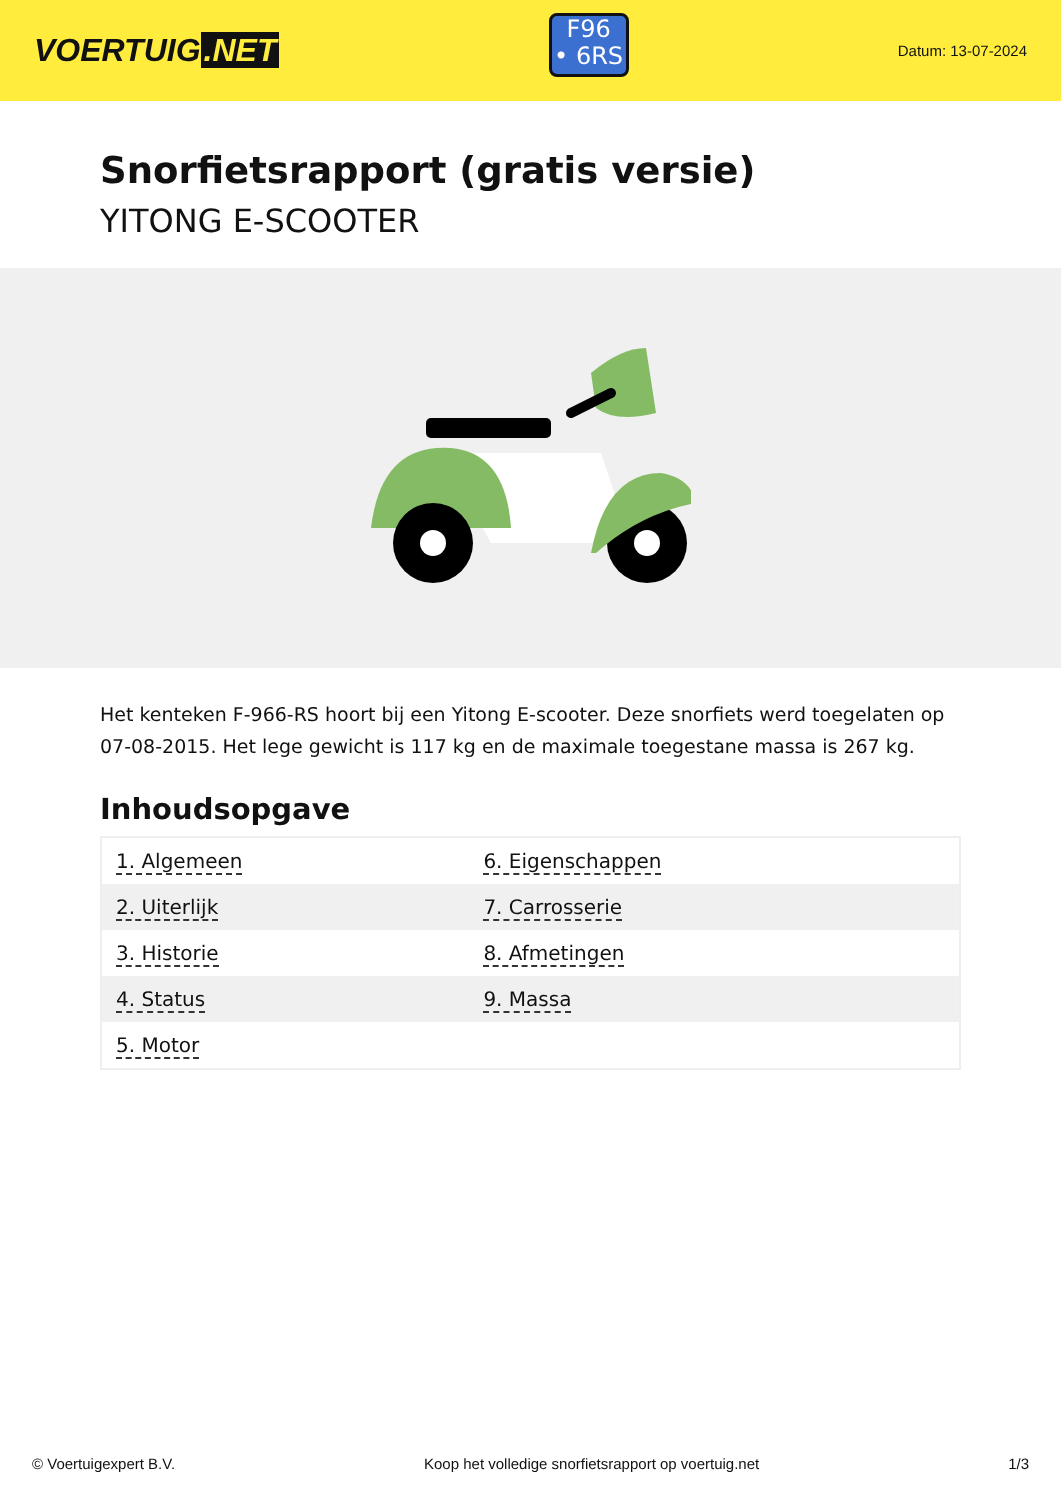VOERTUIG.NET
F96
• 6RS
Datum: 13-07-2024
Snorfietsrapport (gratis versie)
YITONG E-SCOOTER
Het kenteken F-966-RS hoort bij een Yitong E-scooter. Deze snorfiets werd toegelaten op 07-08-2015. Het lege gewicht is 117 kg en de maximale toegestane massa is 267 kg.
Inhoudsopgave
| 1. Algemeen | 6. Eigenschappen |
| 2. Uiterlijk | 7. Carrosserie |
| 3. Historie | 8. Afmetingen |
| 4. Status | 9. Massa |
| 5. Motor | |
© Voertuigexpert B.V. Koop het volledige snorfietsrapport op voertuig.net 1/3